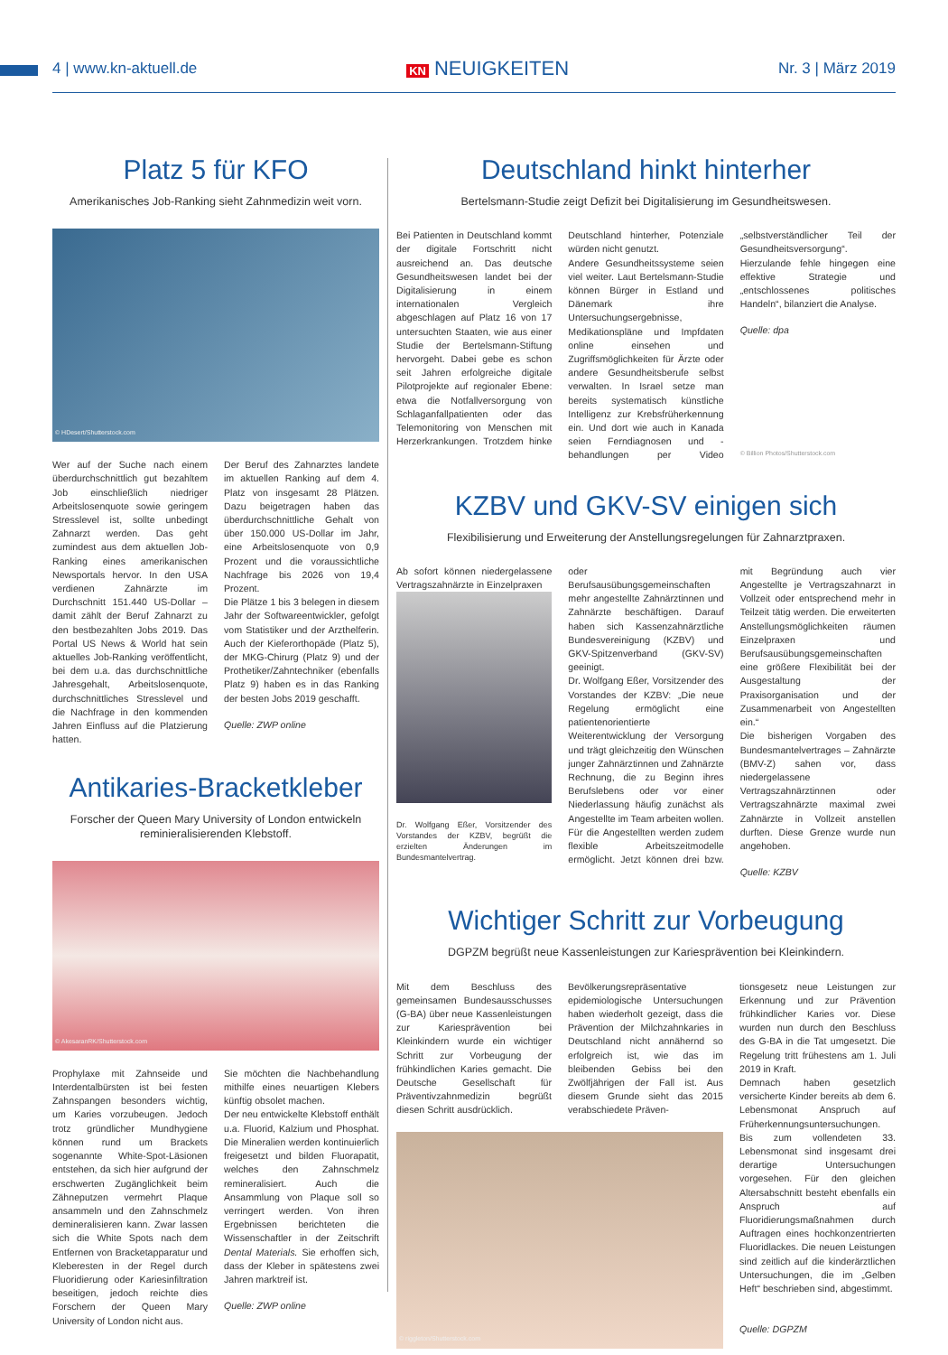4 | www.kn-aktuell.de KN NEUIGKEITEN Nr. 3 | März 2019
Platz 5 für KFO
Amerikanisches Job-Ranking sieht Zahnmedizin weit vorn.
© HDesert/Shutterstock.com
Wer auf der Suche nach einem überdurchschnittlich gut bezahltem Job einschließlich niedriger Arbeitslosenquote sowie geringem Stresslevel ist, sollte unbedingt Zahnarzt werden. Das geht zumindest aus dem aktuellen Job-Ranking eines amerikanischen Newsportals hervor. In den USA verdienen Zahnärzte im Durchschnitt 151.440 US-Dollar – damit zählt der Beruf Zahnarzt zu den bestbezahlten Jobs 2019. Das Portal US News & World hat sein aktuelles Job-Ranking veröffentlicht, bei dem u.a. das durchschnittliche Jahresgehalt, Arbeitslosenquote, durchschnittliches Stresslevel und die Nachfrage in den kommenden Jahren Einfluss auf die Platzierung hatten.
Der Beruf des Zahnarztes landete im aktuellen Ranking auf dem 4. Platz von insgesamt 28 Plätzen. Dazu beigetragen haben das überdurchschnittliche Gehalt von über 150.000 US-Dollar im Jahr, eine Arbeitslosenquote von 0,9 Prozent und die voraussichtliche Nachfrage bis 2026 von 19,4 Prozent.
Die Plätze 1 bis 3 belegen in diesem Jahr der Softwareentwickler, gefolgt vom Statistiker und der Arzthelferin. Auch der Kieferorthopäde (Platz 5), der MKG-Chirurg (Platz 9) und der Prothetiker/Zahntechniker (ebenfalls Platz 9) haben es in das Ranking der besten Jobs 2019 geschafft.
Quelle: ZWP online
Antikaries-Bracketkleber
Forscher der Queen Mary University of London entwickeln reminieralisierenden Klebstoff.
© AkesaranRK/Shutterstock.com
Prophylaxe mit Zahnseide und Interdentalbürsten ist bei festen Zahnspangen besonders wichtig, um Karies vorzubeugen. Jedoch trotz gründlicher Mundhygiene können rund um Brackets sogenannte White-Spot-Läsionen entstehen, da sich hier aufgrund der erschwerten Zugänglichkeit beim Zähneputzen vermehrt Plaque ansammeln und den Zahnschmelz demineralisieren kann. Zwar lassen sich die White Spots nach dem Entfernen von Bracketapparatur und Kleberesten in der Regel durch Fluoridierung oder Kariesinfiltration beseitigen, jedoch reichte dies Forschern der Queen Mary University of London nicht aus.
Sie möchten die Nachbehandlung mithilfe eines neuartigen Klebers künftig obsolet machen.
Der neu entwickelte Klebstoff enthält u.a. Fluorid, Kalzium und Phosphat. Die Mineralien werden kontinuierlich freigesetzt und bilden Fluorapatit, welches den Zahnschmelz remineralisiert. Auch die Ansammlung von Plaque soll so verringert werden. Von ihren Ergebnissen berichteten die Wissenschaftler in der Zeitschrift Dental Materials. Sie erhoffen sich, dass der Kleber in spätestens zwei Jahren marktreif ist.
Quelle: ZWP online
Deutschland hinkt hinterher
Bertelsmann-Studie zeigt Defizit bei Digitalisierung im Gesundheitswesen.
Bei Patienten in Deutschland kommt der digitale Fortschritt nicht ausreichend an. Das deutsche Gesundheitswesen landet bei der Digitalisierung in einem internationalen Vergleich abgeschlagen auf Platz 16 von 17 untersuchten Staaten, wie aus einer Studie der Bertelsmann-Stiftung hervorgeht. Dabei gebe es schon seit Jahren erfolgreiche digitale Pilotprojekte auf regionaler Ebene: etwa die Notfallversorgung von Schlaganfallpatienten oder das Telemonitoring von Menschen mit Herzerkrankungen. Trotzdem hinke Deutschland hinterher, Potenziale würden nicht genutzt.
Andere Gesundheitssysteme seien viel weiter. Laut Bertelsmann-Studie können Bürger in Estland und Dänemark ihre Untersuchungsergebnisse, Medikationspläne und Impfdaten online einsehen und Zugriffsmöglichkeiten für Ärzte oder andere Gesundheitsberufe selbst verwalten. In Israel setze man bereits systematisch künstliche Intelligenz zur Krebsfrüherkennung ein. Und dort wie auch in Kanada seien Ferndiagnosen und -behandlungen per Video „selbstverständlicher Teil der Gesundheitsversorgung“. Hierzulande fehle hingegen eine effektive Strategie und „entschlossenes politisches Handeln“, bilanziert die Analyse.
Quelle: dpa
© Billion Photos/Shutterstock.com
KZBV und GKV-SV einigen sich
Flexibilisierung und Erweiterung der Anstellungsregelungen für Zahnarztpraxen.
Ab sofort können niedergelassene Vertragszahnärzte in Einzelpraxen
Dr. Wolfgang Eßer, Vorsitzender des Vorstandes der KZBV, begrüßt die erzielten Änderungen im Bundesmantelvertrag.
oder Berufsausübungsgemeinschaften mehr angestellte Zahnärztinnen und Zahnärzte beschäftigen. Darauf haben sich Kassenzahnärztliche Bundesvereinigung (KZBV) und GKV-Spitzenverband (GKV-SV) geeinigt.
Dr. Wolfgang Eßer, Vorsitzender des Vorstandes der KZBV: „Die neue Regelung ermöglicht eine patientenorientierte Weiterentwicklung der Versorgung und trägt gleichzeitig den Wünschen junger Zahnärztinnen und Zahnärzte Rechnung, die zu Beginn ihres Berufslebens oder vor einer Niederlassung häufig zunächst als Angestellte im Team arbeiten wollen. Für die Angestellten werden zudem flexible Arbeitszeitmodelle ermöglicht. Jetzt können drei bzw. mit Begründung auch vier Angestellte je Vertragszahnarzt in Vollzeit oder entsprechend mehr in Teilzeit tätig werden. Die erweiterten Anstellungsmöglichkeiten räumen Einzelpraxen und Berufsausübungsgemeinschaften eine größere Flexibilität bei der Ausgestaltung der Praxisorganisation und der Zusammenarbeit von Angestellten ein.“
Die bisherigen Vorgaben des Bundesmantelvertrages – Zahnärzte (BMV-Z) sahen vor, dass niedergelassene Vertragszahnärztinnen oder Vertragszahnärzte maximal zwei Zahnärzte in Vollzeit anstellen durften. Diese Grenze wurde nun angehoben.
Quelle: KZBV
Wichtiger Schritt zur Vorbeugung
DGPZM begrüßt neue Kassenleistungen zur Kariesprävention bei Kleinkindern.
Mit dem Beschluss des gemeinsamen Bundesausschusses (G-BA) über neue Kassenleistungen zur Kariesprävention bei Kleinkindern wurde ein wichtiger Schritt zur Vorbeugung der frühkindlichen Karies gemacht. Die Deutsche Gesellschaft für Präventivzahnmedizin begrüßt diesen Schritt ausdrücklich.
Bevölkerungsrepräsentative epidemiologische Untersuchungen haben wiederholt gezeigt, dass die Prävention der Milchzahnkaries in Deutschland nicht annähernd so erfolgreich ist, wie das im bleibenden Gebiss bei den Zwölfjährigen der Fall ist. Aus diesem Grunde sieht das 2015 verabschiedete Präven-
© riggleton/Shutterstock.com
tionsgesetz neue Leistungen zur Erkennung und zur Prävention frühkindlicher Karies vor. Diese wurden nun durch den Beschluss des G-BA in die Tat umgesetzt. Die Regelung tritt frühestens am 1. Juli 2019 in Kraft.
Demnach haben gesetzlich versicherte Kinder bereits ab dem 6. Lebensmonat Anspruch auf Früherkennungsuntersuchungen. Bis zum vollendeten 33. Lebensmonat sind insgesamt drei derartige Untersuchungen vorgesehen. Für den gleichen Altersabschnitt besteht ebenfalls ein Anspruch auf Fluoridierungsmaßnahmen durch Auftragen eines hochkonzentrierten Fluoridlackes. Die neuen Leistungen sind zeitlich auf die kinderärztlichen Untersuchungen, die im „Gelben Heft“ beschrieben sind, abgestimmt.
Quelle: DGPZM